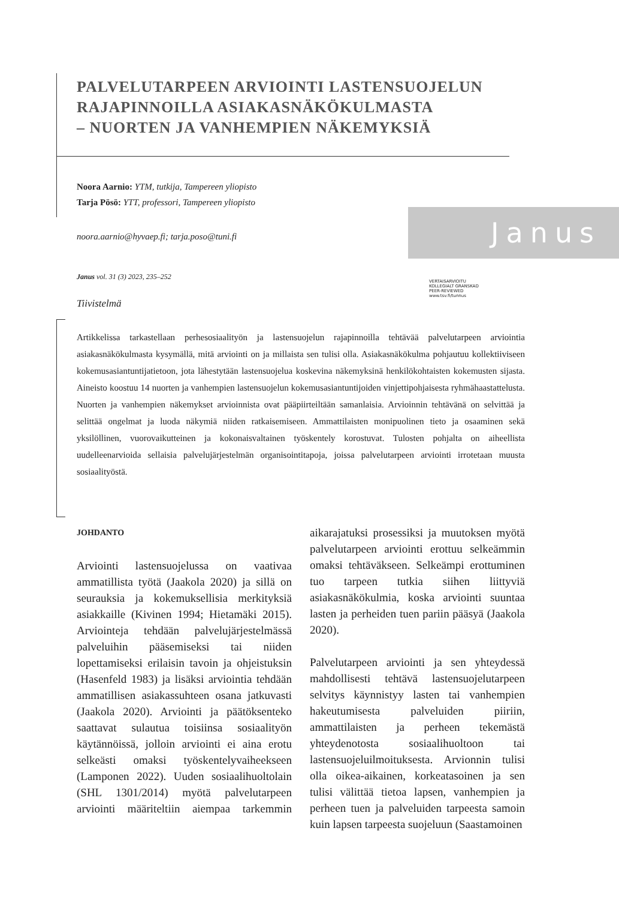PALVELUTARPEEN ARVIOINTI LASTENSUOJELUN
RAJAPINNOILLA ASIAKASNÄKÖKULMASTA
– NUORTEN JA VANHEMPIEN NÄKEMYKSIÄ
Noora Aarnio: YTM, tutkija, Tampereen yliopisto
Tarja Pösö: YTT, professori, Tampereen yliopisto
noora.aarnio@hyvaep.fi; tarja.poso@tuni.fi
Janus
Janus vol. 31 (3) 2023, 235–252
VERTAISARVIOITU
KOLLEGIALT GRANSKAD
PEER-REVIEWED
www.tsv.fi/tunnus
Tiivistelmä
Artikkelissa tarkastellaan perhesosiaalityön ja lastensuojelun rajapinnoilla tehtävää palvelutarpeen arviointia asiakasnäkökulmasta kysymällä, mitä arviointi on ja millaista sen tulisi olla. Asiakasnäkökulma pohjautuu kollektiiviseen kokemusasiantuntijatietoon, jota lähestytään lastensuojelua koskevina näkemyksinä henkilökohtaisten kokemusten sijasta. Aineisto koostuu 14 nuorten ja vanhempien lastensuojelun kokemusasiantuntijoiden vinjettipohjaisesta ryhmähaastattelusta. Nuorten ja vanhempien näkemykset arvioinnista ovat pääpiirteiltään samanlaisia. Arvioinnin tehtävänä on selvittää ja selittää ongelmat ja luoda näkymiä niiden ratkaisemiseen. Ammattilaisten monipuolinen tieto ja osaaminen sekä yksilöllinen, vuorovaikutteinen ja kokonaisvaltainen työskentely korostuvat. Tulosten pohjalta on aiheellista uudelleenarvioida sellaisia palvelujärjestelmän organisointitapoja, joissa palvelutarpeen arviointi irrotetaan muusta sosiaalityöstä.
JOHDANTO
Arviointi lastensuojelussa on vaativaa ammatillista työtä (Jaakola 2020) ja sillä on seurauksia ja kokemuksellisia merkityksiä asiakkaille (Kivinen 1994; Hietamäki 2015). Arviointeja tehdään palvelujärjestelmässä palveluihin pääsemiseksi tai niiden lopettamiseksi erilaisin tavoin ja ohjeistuksin (Hasenfeld 1983) ja lisäksi arviointia tehdään ammatillisen asiakassuhteen osana jatkuvasti (Jaakola 2020). Arviointi ja päätöksenteko saattavat sulautua toisiinsa sosiaalityön käytännöissä, jolloin arviointi ei aina erotu selkeästi omaksi työskentelyvaiheekseen (Lamponen 2022). Uuden sosiaalihuoltolain (SHL 1301/2014) myötä palvelutarpeen arviointi määriteltiin aiempaa tarkemmin aikarajatuksi prosessiksi ja muutoksen myötä palvelutarpeen arviointi erottuu selkeämmin omaksi tehtäväkseen. Selkeämpi erottuminen tuo tarpeen tutkia siihen liittyviä asiakasnäkökulmia, koska arviointi suuntaa lasten ja perheiden tuen pariin pääsyä (Jaakola 2020).
Palvelutarpeen arviointi ja sen yhteydessä mahdollisesti tehtävä lastensuojelutarpeen selvitys käynnistyy lasten tai vanhempien hakeutumisesta palveluiden piiriin, ammattilaisten ja perheen tekemästä yhteydenotosta sosiaalihuoltoon tai lastensuojeluilmoituksesta. Arvionnin tulisi olla oikea-aikainen, korkeatasoinen ja sen tulisi välittää tietoa lapsen, vanhempien ja perheen tuen ja palveluiden tarpeesta samoin kuin lapsen tarpeesta suojeluun (Saastamoinen